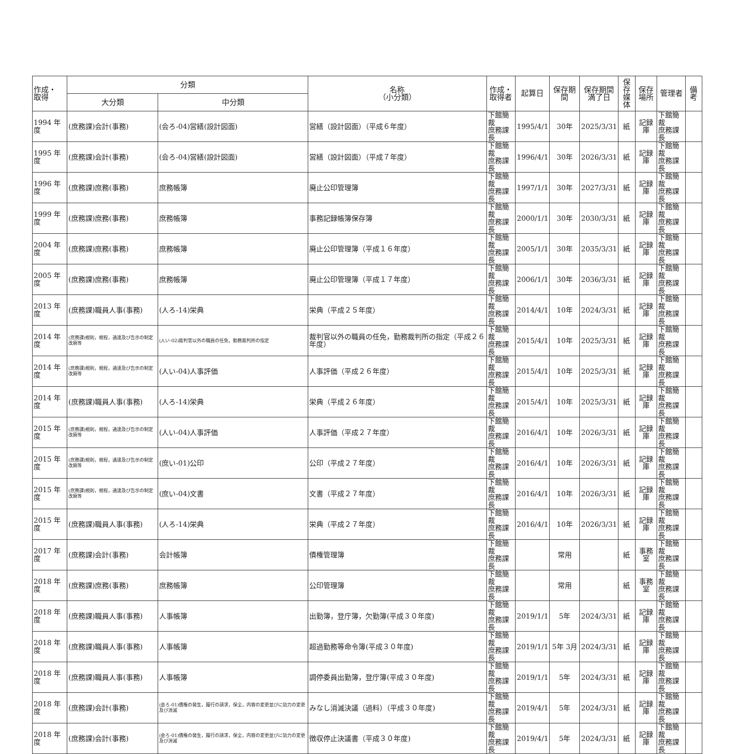| 作成・ 取得 | 分類 | | 名称 （小分類） | 作成・ 取得者 | 起算日 | 保存期間 | 保存期間 満了日 | 保存 媒体 | 保存 場所 | 管理者 | 備考 |
| --- | --- | --- | --- | --- | --- | --- | --- | --- | --- | --- | --- |
| | 大分類 | 中分類 | | | | | | | | | |
| 1994 年度 | (庶務課)会計(事務) | (会ろ-04)営繕(設計図面) | 営繕（設計図面）（平成６年度） | 下館簡裁 庶務課長 | 1995/4/1 | 30年 | 2025/3/31 | 紙 | 記録庫 | 下館簡裁 庶務課長 | |
| 1995 年度 | (庶務課)会計(事務) | (会ろ-04)営繕(設計図面) | 営繕（設計図面）（平成７年度） | 下館簡裁 庶務課長 | 1996/4/1 | 30年 | 2026/3/31 | 紙 | 記録庫 | 下館簡裁 庶務課長 | |
| 1996 年度 | (庶務課)庶務(事務) | 庶務帳簿 | 廃止公印管理簿 | 下館簡裁 庶務課長 | 1997/1/1 | 30年 | 2027/3/31 | 紙 | 記録庫 | 下館簡裁 庶務課長 | |
| 1999 年度 | (庶務課)庶務(事務) | 庶務帳簿 | 事務記録帳簿保存簿 | 下館簡裁 庶務課長 | 2000/1/1 | 30年 | 2030/3/31 | 紙 | 記録庫 | 下館簡裁 庶務課長 | |
| 2004 年度 | (庶務課)庶務(事務) | 庶務帳簿 | 廃止公印管理簿（平成１６年度） | 下館簡裁 庶務課長 | 2005/1/1 | 30年 | 2035/3/31 | 紙 | 記録庫 | 下館簡裁 庶務課長 | |
| 2005 年度 | (庶務課)庶務(事務) | 庶務帳簿 | 廃止公印管理簿（平成１７年度） | 下館簡裁 庶務課長 | 2006/1/1 | 30年 | 2036/3/31 | 紙 | 記録庫 | 下館簡裁 庶務課長 | |
| 2013 年度 | (庶務課)職員人事(事務) | (人ろ-14)栄典 | 栄典（平成２５年度） | 下館簡裁 庶務課長 | 2014/4/1 | 10年 | 2024/3/31 | 紙 | 記録庫 | 下館簡裁 庶務課長 | |
| 2014 年度 | (庶務課)規則，規程，通達及び告示の制定改廃等 | (人い-02)裁判官以外の職員の任免，勤務裁判所の指定 | 裁判官以外の職員の任免，勤務裁判所の指定（平成２６年度） | 下館簡裁 庶務課長 | 2015/4/1 | 10年 | 2025/3/31 | 紙 | 記録庫 | 下館簡裁 庶務課長 | |
| 2014 年度 | (庶務課)規則，規程，通達及び告示の制定改廃等 | (人い-04)人事評価 | 人事評価（平成２６年度） | 下館簡裁 庶務課長 | 2015/4/1 | 10年 | 2025/3/31 | 紙 | 記録庫 | 下館簡裁 庶務課長 | |
| 2014 年度 | (庶務課)職員人事(事務) | (人ろ-14)栄典 | 栄典（平成２６年度） | 下館簡裁 庶務課長 | 2015/4/1 | 10年 | 2025/3/31 | 紙 | 記録庫 | 下館簡裁 庶務課長 | |
| 2015 年度 | (庶務課)規則，規程，通達及び告示の制定改廃等 | (人い-04)人事評価 | 人事評価（平成２７年度） | 下館簡裁 庶務課長 | 2016/4/1 | 10年 | 2026/3/31 | 紙 | 記録庫 | 下館簡裁 庶務課長 | |
| 2015 年度 | (庶務課)規則，規程，通達及び告示の制定改廃等 | (庶い-01)公印 | 公印（平成２７年度） | 下館簡裁 庶務課長 | 2016/4/1 | 10年 | 2026/3/31 | 紙 | 記録庫 | 下館簡裁 庶務課長 | |
| 2015 年度 | (庶務課)規則，規程，通達及び告示の制定改廃等 | (庶い-04)文書 | 文書（平成２７年度） | 下館簡裁 庶務課長 | 2016/4/1 | 10年 | 2026/3/31 | 紙 | 記録庫 | 下館簡裁 庶務課長 | |
| 2015 年度 | (庶務課)職員人事(事務) | (人ろ-14)栄典 | 栄典（平成２７年度） | 下館簡裁 庶務課長 | 2016/4/1 | 10年 | 2026/3/31 | 紙 | 記録庫 | 下館簡裁 庶務課長 | |
| 2017 年度 | (庶務課)会計(事務) | 会計帳簿 | 債権管理簿 | 下館簡裁 庶務課長 | | 常用 | | 紙 | 事務室 | 下館簡裁 庶務課長 | |
| 2018 年度 | (庶務課)庶務(事務) | 庶務帳簿 | 公印管理簿 | 下館簡裁 庶務課長 | | 常用 | | 紙 | 事務室 | 下館簡裁 庶務課長 | |
| 2018 年度 | (庶務課)職員人事(事務) | 人事帳簿 | 出勤簿，登庁簿，欠勤簿(平成３０年度) | 下館簡裁 庶務課長 | 2019/1/1 | 5年 | 2024/3/31 | 紙 | 記録庫 | 下館簡裁 庶務課長 | |
| 2018 年度 | (庶務課)職員人事(事務) | 人事帳簿 | 超過勤務等命令簿(平成３０年度) | 下館簡裁 庶務課長 | 2019/1/1 | 5年 3月 | 2024/3/31 | 紙 | 記録庫 | 下館簡裁 庶務課長 | |
| 2018 年度 | (庶務課)職員人事(事務) | 人事帳簿 | 調停委員出勤簿，登庁簿(平成３０年度) | 下館簡裁 庶務課長 | 2019/1/1 | 5年 | 2024/3/31 | 紙 | 記録庫 | 下館簡裁 庶務課長 | |
| 2018 年度 | (庶務課)会計(事務) | (会ろ-01)債権の発生，履行の請求，保全，内容の変更並びに効力の変更及び消滅 | みなし消滅決議（過料）（平成３０年度) | 下館簡裁 庶務課長 | 2019/4/1 | 5年 | 2024/3/31 | 紙 | 記録庫 | 下館簡裁 庶務課長 | |
| 2018 年度 | (庶務課)会計(事務) | (会ろ-01)債権の発生，履行の請求，保全，内容の変更並びに効力の変更及び消滅 | 徴収停止決議書（平成３０年度) | 下館簡裁 庶務課長 | 2019/4/1 | 5年 | 2024/3/31 | 紙 | 記録庫 | 下館簡裁 庶務課長 | |